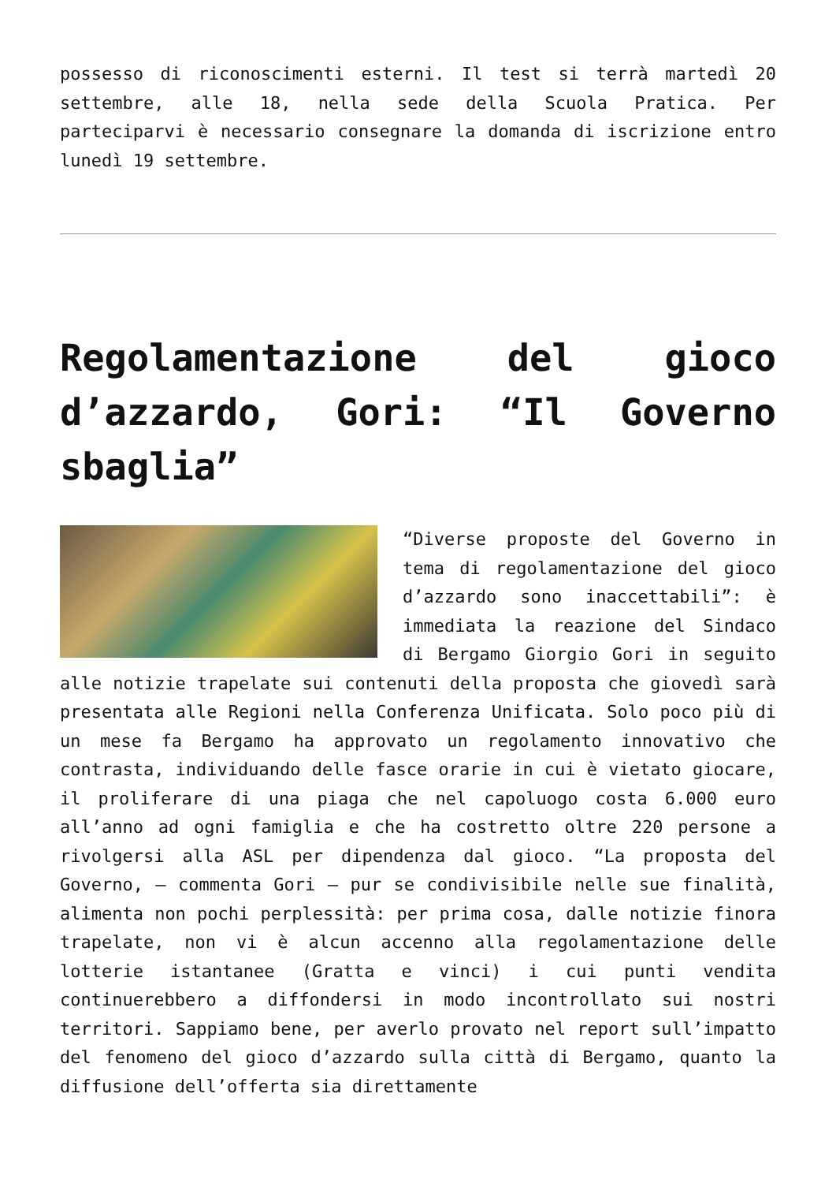possesso di riconoscimenti esterni. Il test si terrà martedì 20 settembre, alle 18, nella sede della Scuola Pratica. Per parteciparvi è necessario consegnare la domanda di iscrizione entro lunedì 19 settembre.
Regolamentazione del gioco d’azzardo, Gori: “Il Governo sbaglia”
“Diverse proposte del Governo in tema di regolamentazione del gioco d’azzardo sono inaccettabili”: è immediata la reazione del Sindaco di Bergamo Giorgio Gori in seguito alle notizie trapelate sui contenuti della proposta che giovedì sarà presentata alle Regioni nella Conferenza Unificata. Solo poco più di un mese fa Bergamo ha approvato un regolamento innovativo che contrasta, individuando delle fasce orarie in cui è vietato giocare, il proliferare di una piaga che nel capoluogo costa 6.000 euro all’anno ad ogni famiglia e che ha costretto oltre 220 persone a rivolgersi alla ASL per dipendenza dal gioco. “La proposta del Governo, – commenta Gori – pur se condivisibile nelle sue finalità, alimenta non pochi perplessità: per prima cosa, dalle notizie finora trapelate, non vi è alcun accenno alla regolamentazione delle lotterie istantanee (Gratta e vinci) i cui punti vendita continuerebbero a diffondersi in modo incontrollato sui nostri territori. Sappiamo bene, per averlo provato nel report sull’impatto del fenomeno del gioco d’azzardo sulla città di Bergamo, quanto la diffusione dell’offerta sia direttamente